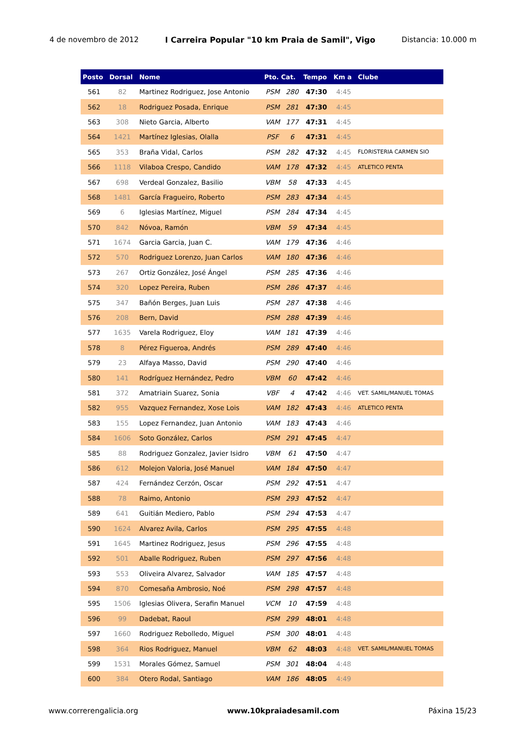4 de novembro de 2012 I Carreira Popular "10 km Praia de Samil", Vigo Distancia: 10.000 m
| Posto | Dorsal | Nome | Pto. Cat. | | Tempo | Km a | Clube |
| --- | --- | --- | --- | --- | --- | --- | --- |
| 561 | 82 | Martinez Rodriguez, Jose Antonio | PSM | 280 | 47:30 | 4:45 | |
| 562 | 18 | Rodriguez Posada, Enrique | PSM | 281 | 47:30 | 4:45 | |
| 563 | 308 | Nieto Garcia, Alberto | VAM | 177 | 47:31 | 4:45 | |
| 564 | 1421 | Martínez Iglesias, Olalla | PSF | 6 | 47:31 | 4:45 | |
| 565 | 353 | Braña Vidal, Carlos | PSM | 282 | 47:32 | 4:45 | FLORISTERIA CARMEN SIO |
| 566 | 1118 | Vilaboa Crespo, Candido | VAM | 178 | 47:32 | 4:45 | ATLETICO PENTA |
| 567 | 698 | Verdeal Gonzalez, Basilio | VBM | 58 | 47:33 | 4:45 | |
| 568 | 1481 | García Fragueiro, Roberto | PSM | 283 | 47:34 | 4:45 | |
| 569 | 6 | Iglesias Martínez, Miguel | PSM | 284 | 47:34 | 4:45 | |
| 570 | 842 | Nóvoa, Ramón | VBM | 59 | 47:34 | 4:45 | |
| 571 | 1674 | Garcia Garcia, Juan C. | VAM | 179 | 47:36 | 4:46 | |
| 572 | 570 | Rodriguez Lorenzo, Juan Carlos | VAM | 180 | 47:36 | 4:46 | |
| 573 | 267 | Ortiz González, José Ángel | PSM | 285 | 47:36 | 4:46 | |
| 574 | 320 | Lopez Pereira, Ruben | PSM | 286 | 47:37 | 4:46 | |
| 575 | 347 | Bañón Berges, Juan Luis | PSM | 287 | 47:38 | 4:46 | |
| 576 | 208 | Bern, David | PSM | 288 | 47:39 | 4:46 | |
| 577 | 1635 | Varela Rodriguez, Eloy | VAM | 181 | 47:39 | 4:46 | |
| 578 | 8 | Pérez Figueroa, Andrés | PSM | 289 | 47:40 | 4:46 | |
| 579 | 23 | Alfaya Masso, David | PSM | 290 | 47:40 | 4:46 | |
| 580 | 141 | Rodríguez Hernández, Pedro | VBM | 60 | 47:42 | 4:46 | |
| 581 | 372 | Amatriain Suarez, Sonia | VBF | 4 | 47:42 | 4:46 | VET. SAMIL/MANUEL TOMAS |
| 582 | 955 | Vazquez Fernandez, Xose Lois | VAM | 182 | 47:43 | 4:46 | ATLETICO PENTA |
| 583 | 155 | Lopez Fernandez, Juan Antonio | VAM | 183 | 47:43 | 4:46 | |
| 584 | 1606 | Soto González, Carlos | PSM | 291 | 47:45 | 4:47 | |
| 585 | 88 | Rodriguez Gonzalez, Javier Isidro | VBM | 61 | 47:50 | 4:47 | |
| 586 | 612 | Molejon Valoria, José Manuel | VAM | 184 | 47:50 | 4:47 | |
| 587 | 424 | Fernández Cerzón, Oscar | PSM | 292 | 47:51 | 4:47 | |
| 588 | 78 | Raimo, Antonio | PSM | 293 | 47:52 | 4:47 | |
| 589 | 641 | Guitián Mediero, Pablo | PSM | 294 | 47:53 | 4:47 | |
| 590 | 1624 | Alvarez Avila, Carlos | PSM | 295 | 47:55 | 4:48 | |
| 591 | 1645 | Martinez Rodriguez, Jesus | PSM | 296 | 47:55 | 4:48 | |
| 592 | 501 | Aballe Rodriguez, Ruben | PSM | 297 | 47:56 | 4:48 | |
| 593 | 553 | Oliveira Alvarez, Salvador | VAM | 185 | 47:57 | 4:48 | |
| 594 | 870 | Comesaña Ambrosio, Noé | PSM | 298 | 47:57 | 4:48 | |
| 595 | 1506 | Iglesias Olivera, Serafin Manuel | VCM | 10 | 47:59 | 4:48 | |
| 596 | 99 | Dadebat, Raoul | PSM | 299 | 48:01 | 4:48 | |
| 597 | 1660 | Rodriguez Rebolledo, Miguel | PSM | 300 | 48:01 | 4:48 | |
| 598 | 364 | Rios Rodriguez, Manuel | VBM | 62 | 48:03 | 4:48 | VET. SAMIL/MANUEL TOMAS |
| 599 | 1531 | Morales Gómez, Samuel | PSM | 301 | 48:04 | 4:48 | |
| 600 | 384 | Otero Rodal, Santiago | VAM | 186 | 48:05 | 4:49 | |
www.correrengalicia.org www.10kpraiadesamil.com Páxina 15/23